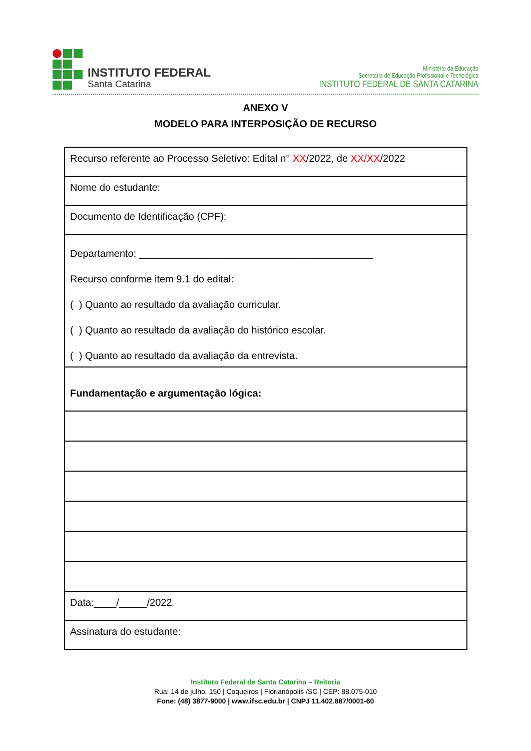INSTITUTO FEDERAL
Santa Catarina
Ministério da Educação
Secretaria de Educação Profissional e Tecnológica
INSTITUTO FEDERAL DE SANTA CATARINA
ANEXO V
MODELO PARA INTERPOSIÇÃO DE RECURSO
| Recurso referente ao Processo Seletivo: Edital n° XX /2022, de XX/XX /2022 |
| Nome do estudante: |
| Documento de Identificação (CPF): |
| Departamento: __________________________________________ Recurso conforme item 9.1 do edital: ( ) Quanto ao resultado da avaliação curricular. ( ) Quanto ao resultado da avaliação do histórico escolar. ( ) Quanto ao resultado da avaliação da entrevista. |
| Fundamentação e argumentação lógica: |
| Data:____/_____/2022 |
| Assinatura do estudante: |
Instituto Federal de Santa Catarina – Reitoria
Rua: 14 de julho, 150 | Coqueiros | Florianópolis /SC | CEP: 88.075-010
Fone: (48) 3877-9000 | www.ifsc.edu.br | CNPJ 11.402.887/0001-60